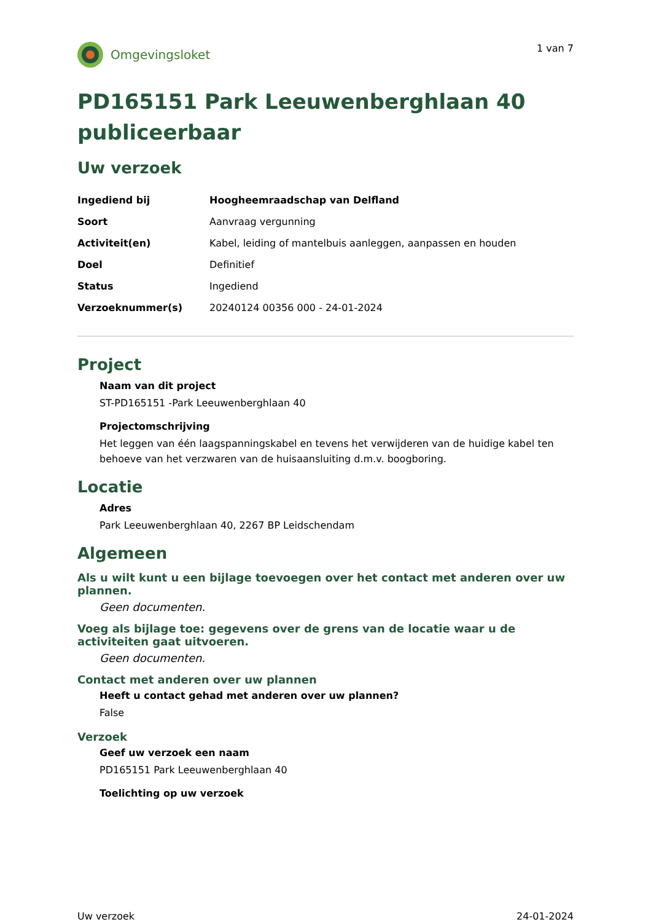Omgevingsloket
1 van 7
PD165151 Park Leeuwenberghlaan 40 publiceerbaar
Uw verzoek
| Ingediend bij | Hoogheemraadschap van Delfland |
| Soort | Aanvraag vergunning |
| Activiteit(en) | Kabel, leiding of mantelbuis aanleggen, aanpassen en houden |
| Doel | Definitief |
| Status | Ingediend |
| Verzoeknummer(s) | 20240124 00356 000 - 24-01-2024 |
Project
Naam van dit project
ST-PD165151 -Park Leeuwenberghlaan 40
Projectomschrijving
Het leggen van één laagspanningskabel en tevens het verwijderen van de huidige kabel ten behoeve van het verzwaren van de huisaansluiting d.m.v. boogboring.
Locatie
Adres
Park Leeuwenberghlaan 40, 2267 BP Leidschendam
Algemeen
Als u wilt kunt u een bijlage toevoegen over het contact met anderen over uw plannen.
Geen documenten.
Voeg als bijlage toe: gegevens over de grens van de locatie waar u de activiteiten gaat uitvoeren.
Geen documenten.
Contact met anderen over uw plannen
Heeft u contact gehad met anderen over uw plannen?
False
Verzoek
Geef uw verzoek een naam
PD165151 Park Leeuwenberghlaan 40
Toelichting op uw verzoek
Uw verzoek 24-01-2024